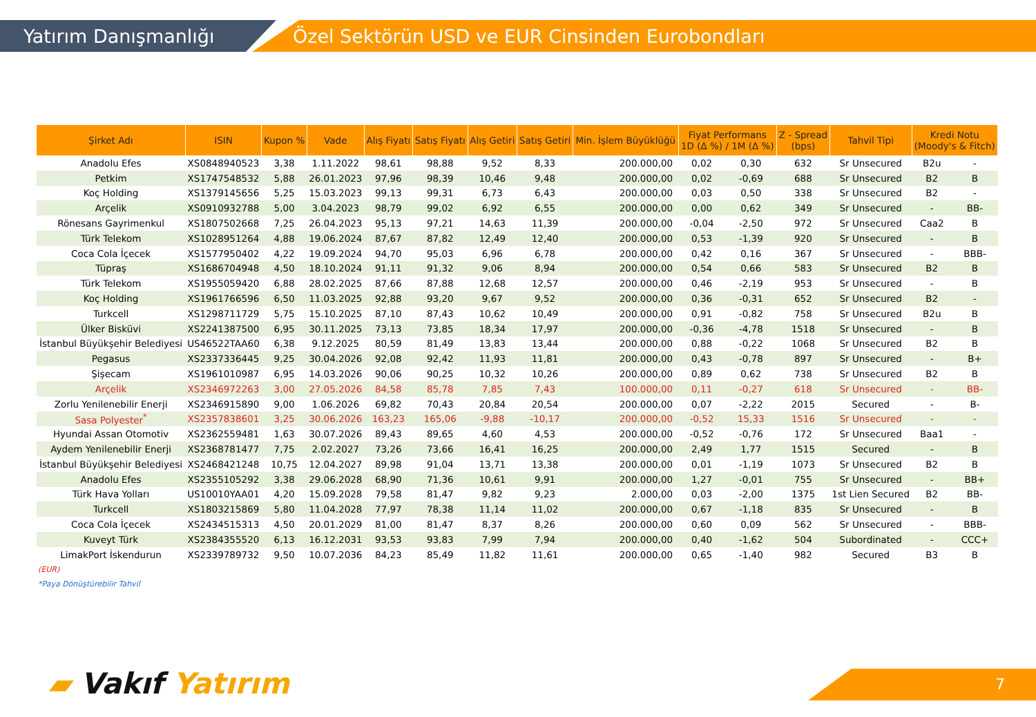Yatırım Danışmanlığı
Özel Sektörün USD ve EUR Cinsinden Eurobondları
| Şirket Adı | ISIN | Kupon % | Vade | Alış Fiyatı | Satış Fiyatı | Alış Getiri | Satış Getiri | Min. İşlem Büyüklüğü | Fiyat Performans 1D (Δ %) / 1M (Δ %) | | Z - Spread (bps) | Tahvil Tipi | Kredi Notu (Moody's & Fitch) | |
| --- | --- | --- | --- | --- | --- | --- | --- | --- | --- | --- | --- | --- | --- | --- |
| Anadolu Efes | XS0848940523 | 3,38 | 1.11.2022 | 98,61 | 98,88 | 9,52 | 8,33 | 200.000,00 | 0,02 | 0,30 | 632 | Sr Unsecured | B2u | - |
| Petkim | XS1747548532 | 5,88 | 26.01.2023 | 97,96 | 98,39 | 10,46 | 9,48 | 200.000,00 | 0,02 | -0,69 | 688 | Sr Unsecured | B2 | B |
| Koç Holding | XS1379145656 | 5,25 | 15.03.2023 | 99,13 | 99,31 | 6,73 | 6,43 | 200.000,00 | 0,03 | 0,50 | 338 | Sr Unsecured | B2 | - |
| Arçelik | XS0910932788 | 5,00 | 3.04.2023 | 98,79 | 99,02 | 6,92 | 6,55 | 200.000,00 | 0,00 | 0,62 | 349 | Sr Unsecured | - | BB- |
| Rönesans Gayrimenkul | XS1807502668 | 7,25 | 26.04.2023 | 95,13 | 97,21 | 14,63 | 11,39 | 200.000,00 | -0,04 | -2,50 | 972 | Sr Unsecured | Caa2 | B |
| Türk Telekom | XS1028951264 | 4,88 | 19.06.2024 | 87,67 | 87,82 | 12,49 | 12,40 | 200.000,00 | 0,53 | -1,39 | 920 | Sr Unsecured | - | B |
| Coca Cola İçecek | XS1577950402 | 4,22 | 19.09.2024 | 94,70 | 95,03 | 6,96 | 6,78 | 200.000,00 | 0,42 | 0,16 | 367 | Sr Unsecured | - | BBB- |
| Tüpraş | XS1686704948 | 4,50 | 18.10.2024 | 91,11 | 91,32 | 9,06 | 8,94 | 200.000,00 | 0,54 | 0,66 | 583 | Sr Unsecured | B2 | B |
| Türk Telekom | XS1955059420 | 6,88 | 28.02.2025 | 87,66 | 87,88 | 12,68 | 12,57 | 200.000,00 | 0,46 | -2,19 | 953 | Sr Unsecured | - | B |
| Koç Holding | XS1961766596 | 6,50 | 11.03.2025 | 92,88 | 93,20 | 9,67 | 9,52 | 200.000,00 | 0,36 | -0,31 | 652 | Sr Unsecured | B2 | - |
| Turkcell | XS1298711729 | 5,75 | 15.10.2025 | 87,10 | 87,43 | 10,62 | 10,49 | 200.000,00 | 0,91 | -0,82 | 758 | Sr Unsecured | B2u | B |
| Ülker Bisküvi | XS2241387500 | 6,95 | 30.11.2025 | 73,13 | 73,85 | 18,34 | 17,97 | 200.000,00 | -0,36 | -4,78 | 1518 | Sr Unsecured | - | B |
| İstanbul Büyükşehir Belediyesi | US46522TAA60 | 6,38 | 9.12.2025 | 80,59 | 81,49 | 13,83 | 13,44 | 200.000,00 | 0,88 | -0,22 | 1068 | Sr Unsecured | B2 | B |
| Pegasus | XS2337336445 | 9,25 | 30.04.2026 | 92,08 | 92,42 | 11,93 | 11,81 | 200.000,00 | 0,43 | -0,78 | 897 | Sr Unsecured | - | B+ |
| Şişecam | XS1961010987 | 6,95 | 14.03.2026 | 90,06 | 90,25 | 10,32 | 10,26 | 200.000,00 | 0,89 | 0,62 | 738 | Sr Unsecured | B2 | B |
| Arçelik | XS2346972263 | 3,00 | 27.05.2026 | 84,58 | 85,78 | 7,85 | 7,43 | 100.000,00 | 0,11 | -0,27 | 618 | Sr Unsecured | - | BB- |
| Zorlu Yenilenebilir Enerji | XS2346915890 | 9,00 | 1.06.2026 | 69,82 | 70,43 | 20,84 | 20,54 | 200.000,00 | 0,07 | -2,22 | 2015 | Secured | - | B- |
| Sasa Polyester<sup>*</sup> | XS2357838601 | 3,25 | 30.06.2026 | 163,23 | 165,06 | -9,88 | -10,17 | 200.000,00 | -0,52 | 15,33 | 1516 | Sr Unsecured | - | - |
| Hyundai Assan Otomotiv | XS2362559481 | 1,63 | 30.07.2026 | 89,43 | 89,65 | 4,60 | 4,53 | 200.000,00 | -0,52 | -0,76 | 172 | Sr Unsecured | Baa1 | - |
| Aydem Yenilenebilir Enerji | XS2368781477 | 7,75 | 2.02.2027 | 73,26 | 73,66 | 16,41 | 16,25 | 200.000,00 | 2,49 | 1,77 | 1515 | Secured | - | B |
| İstanbul Büyükşehir Belediyesi | XS2468421248 | 10,75 | 12.04.2027 | 89,98 | 91,04 | 13,71 | 13,38 | 200.000,00 | 0,01 | -1,19 | 1073 | Sr Unsecured | B2 | B |
| Anadolu Efes | XS2355105292 | 3,38 | 29.06.2028 | 68,90 | 71,36 | 10,61 | 9,91 | 200.000,00 | 1,27 | -0,01 | 755 | Sr Unsecured | - | BB+ |
| Türk Hava Yolları | US10010YAA01 | 4,20 | 15.09.2028 | 79,58 | 81,47 | 9,82 | 9,23 | 2.000,00 | 0,03 | -2,00 | 1375 | 1st Lien Secured | B2 | BB- |
| Turkcell | XS1803215869 | 5,80 | 11.04.2028 | 77,97 | 78,38 | 11,14 | 11,02 | 200.000,00 | 0,67 | -1,18 | 835 | Sr Unsecured | - | B |
| Coca Cola İçecek | XS2434515313 | 4,50 | 20.01.2029 | 81,00 | 81,47 | 8,37 | 8,26 | 200.000,00 | 0,60 | 0,09 | 562 | Sr Unsecured | - | BBB- |
| Kuveyt Türk | XS2384355520 | 6,13 | 16.12.2031 | 93,53 | 93,83 | 7,99 | 7,94 | 200.000,00 | 0,40 | -1,62 | 504 | Subordinated | - | CCC+ |
| LimakPort İskendurun | XS2339789732 | 9,50 | 10.07.2036 | 84,23 | 85,49 | 11,82 | 11,61 | 200.000,00 | 0,65 | -1,40 | 982 | Secured | B3 | B |
(EUR)
*Paya Dönüştürebilir Tahvil
▰ Vakıf Yatırım 7